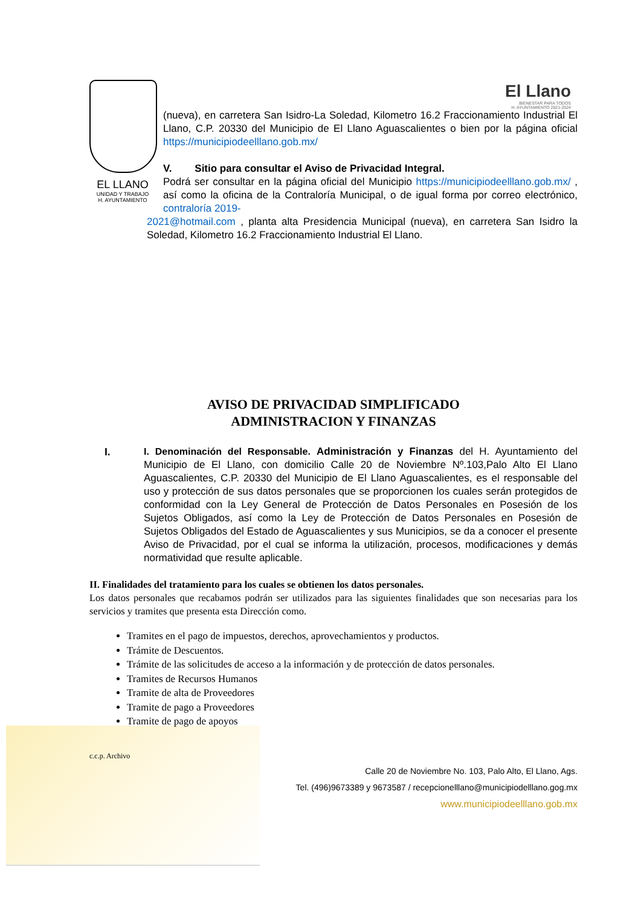El Llano
BIENESTAR PARA TODOS
H. AYUNTAMIENTO 2021-2024
EL LLANO
UNIDAD Y TRABAJO
H. AYUNTAMIENTO
(nueva), en carretera San Isidro-La Soledad, Kilometro 16.2 Fraccionamiento Industrial El Llano, C.P. 20330 del Municipio de El Llano Aguascalientes o bien por la página oficial https://municipiodeelllano.gob.mx/
V. Sitio para consultar el Aviso de Privacidad Integral.
Podrá ser consultar en la página oficial del Municipio https://municipiodeelllano.gob.mx/ , así como la oficina de la Contraloría Municipal, o de igual forma por correo electrónico, contraloría 2019-
2021@hotmail.com , planta alta Presidencia Municipal (nueva), en carretera San Isidro la Soledad, Kilometro 16.2 Fraccionamiento Industrial El Llano.
AVISO DE PRIVACIDAD SIMPLIFICADO
ADMINISTRACION Y FINANZAS
I.
I. Denominación del Responsable. Administración y Finanzas del H. Ayuntamiento del Municipio de El Llano, con domicilio Calle 20 de Noviembre Nº.103,Palo Alto El Llano Aguascalientes, C.P. 20330 del Municipio de El Llano Aguascalientes, es el responsable del uso y protección de sus datos personales que se proporcionen los cuales serán protegidos de conformidad con la Ley General de Protección de Datos Personales en Posesión de los Sujetos Obligados, así como la Ley de Protección de Datos Personales en Posesión de Sujetos Obligados del Estado de Aguascalientes y sus Municipios, se da a conocer el presente Aviso de Privacidad, por el cual se informa la utilización, procesos, modificaciones y demás normatividad que resulte aplicable.
II. Finalidades del tratamiento para los cuales se obtienen los datos personales.
Los datos personales que recabamos podrán ser utilizados para las siguientes finalidades que son necesarias para los servicios y tramites que presenta esta Dirección como.
Tramites en el pago de impuestos, derechos, aprovechamientos y productos.
Trámite de Descuentos.
Trámite de las solicitudes de acceso a la información y de protección de datos personales.
Tramites de Recursos Humanos
Tramite de alta de Proveedores
Tramite de pago a Proveedores
Tramite de pago de apoyos
c.c.p. Archivo
Calle 20 de Noviembre No. 103, Palo Alto, El Llano, Ags.
Tel. (496)9673389 y 9673587 / recepcionelllano@municipiodelllano.gog.mx
www.municipiodeelllano.gob.mx